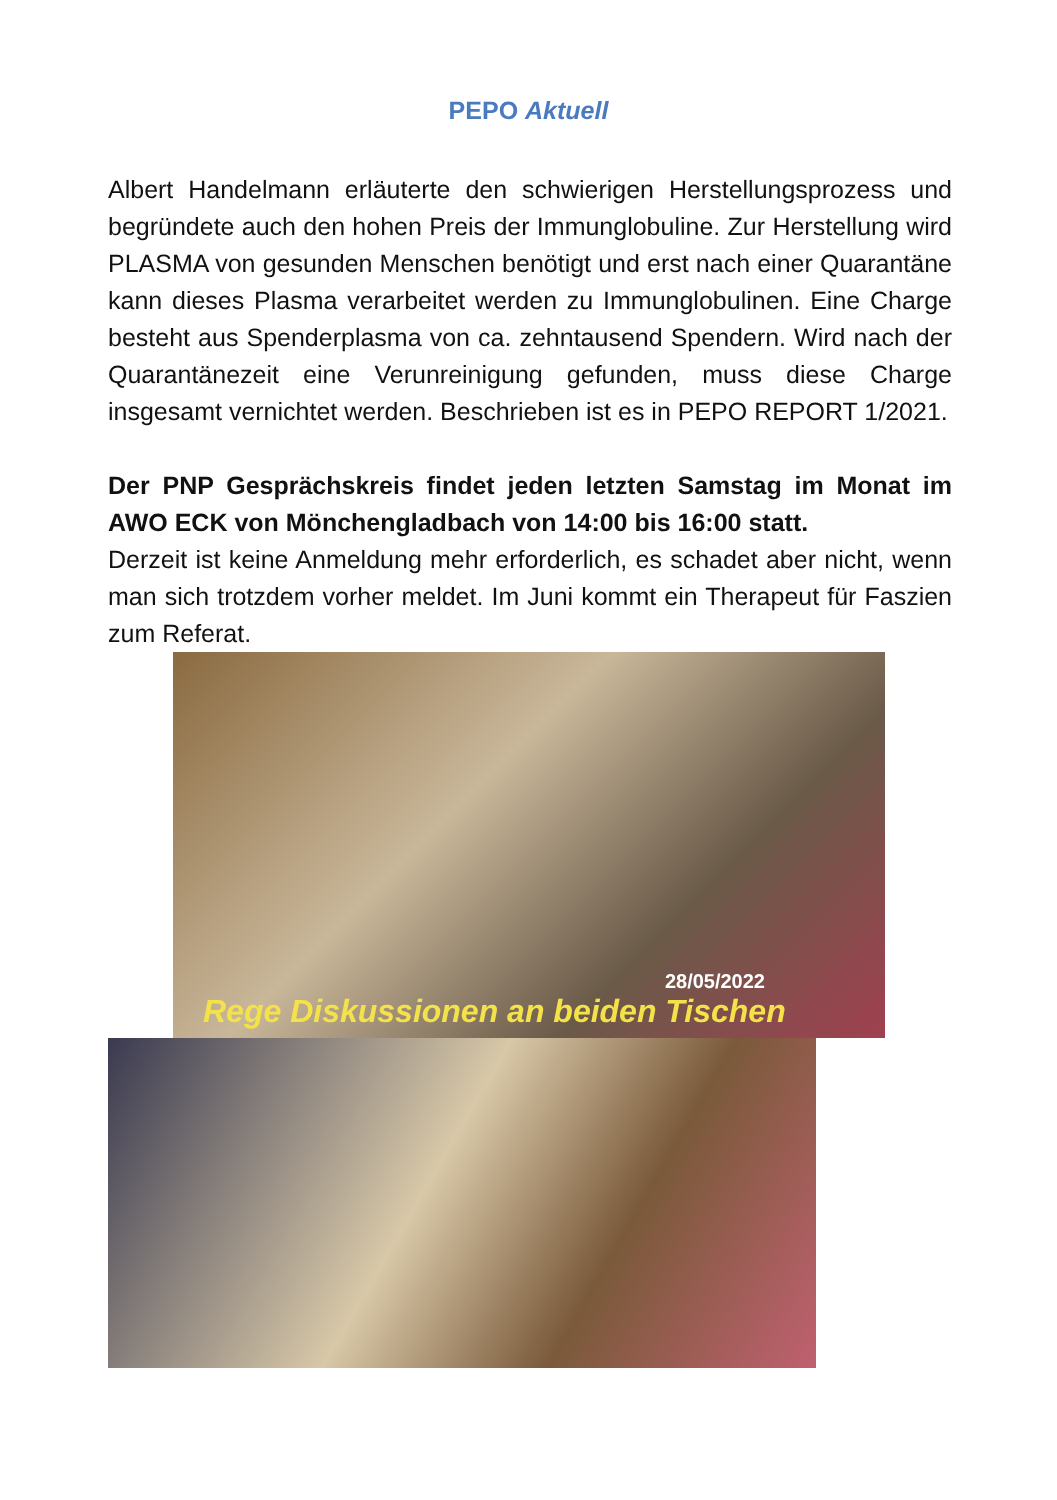PEPO Aktuell
Albert Handelmann erläuterte den schwierigen Herstellungsprozess und begründete auch den hohen Preis der Immunglobuline. Zur Herstellung wird PLASMA von gesunden Menschen benötigt und erst nach einer Quarantäne kann dieses Plasma verarbeitet werden zu Immunglobulinen. Eine Charge besteht aus Spenderplasma von ca. zehntausend Spendern. Wird nach der Quarantänezeit eine Verunreinigung gefunden, muss diese Charge insgesamt vernichtet werden. Beschrieben ist es in PEPO REPORT 1/2021.
Der PNP Gesprächskreis findet jeden letzten Samstag im Monat im AWO ECK von Mönchengladbach von 14:00 bis 16:00 statt.
Derzeit ist keine Anmeldung mehr erforderlich, es schadet aber nicht, wenn man sich trotzdem vorher meldet. Im Juni kommt ein Therapeut für Faszien zum Referat.
28/05/2022
Rege Diskussionen an beiden Tischen